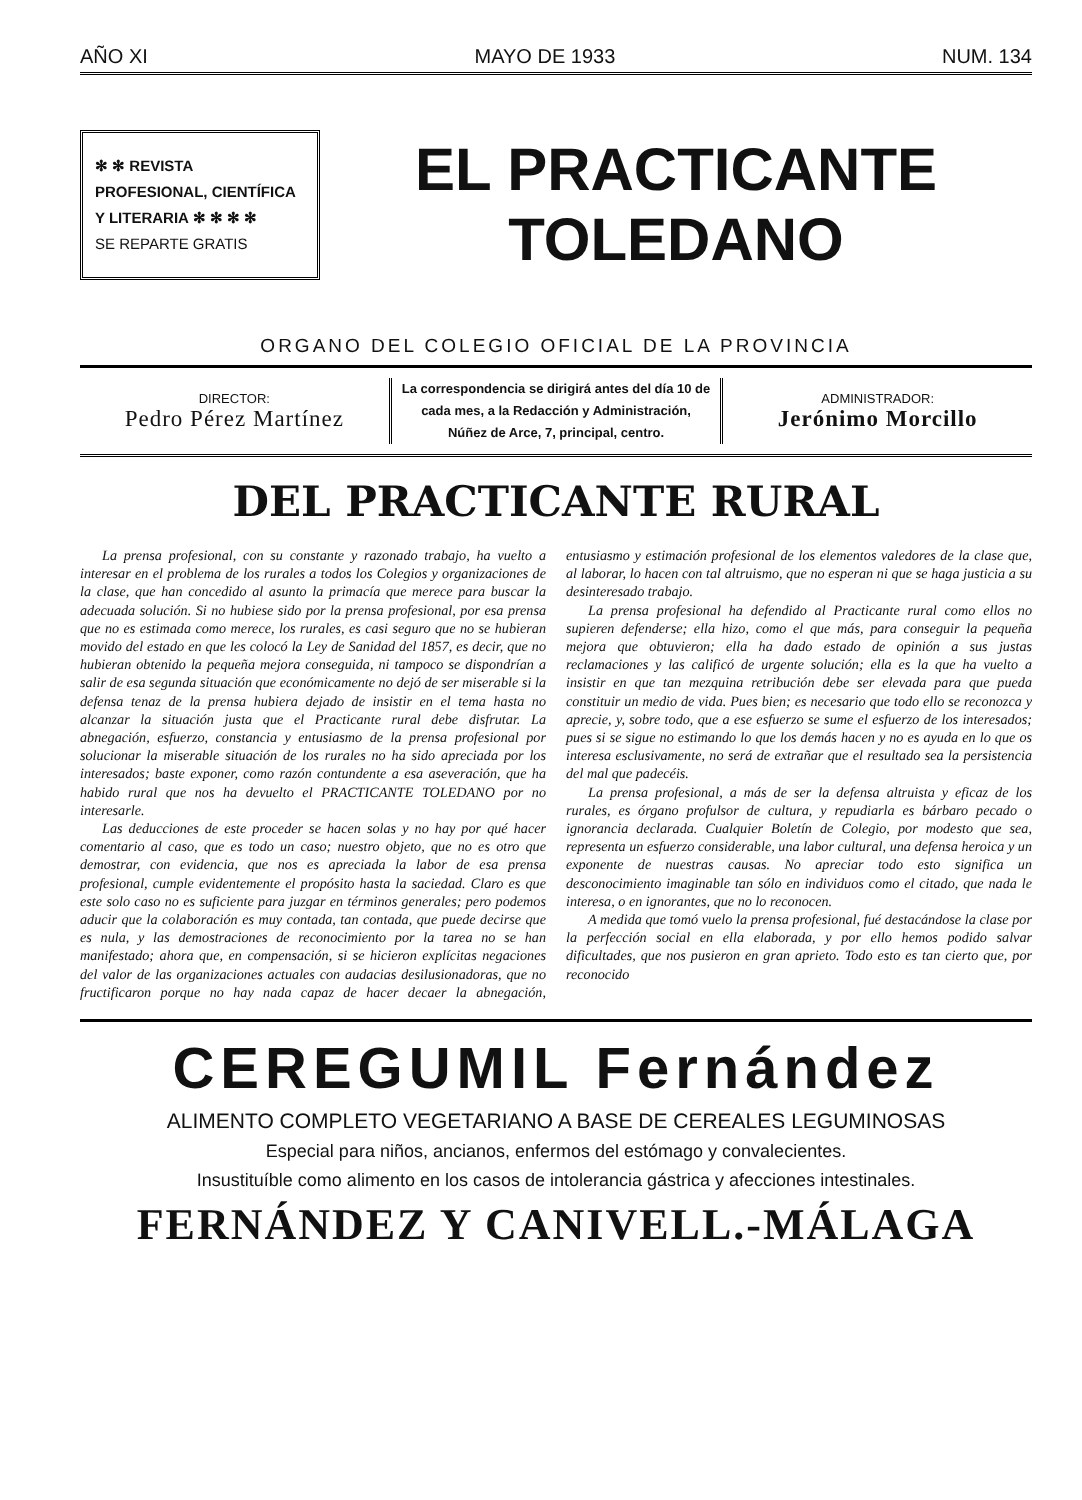AÑO XI MAYO DE 1933 NUM. 134
✻ ✻ REVISTA PROFESIONAL, CIENTÍFICA Y LITERARIA ✻ ✻ ✻ ✻
SE REPARTE GRATIS
EL PRACTICANTE
TOLEDANO
ORGANO DEL COLEGIO OFICIAL DE LA PROVINCIA
DIRECTOR:
Pedro Pérez Martínez
La correspondencia se dirigirá antes del día 10 de cada mes, a la Redacción y Administración, Núñez de Arce, 7, principal, centro.
ADMINISTRADOR:
Jerónimo Morcillo
DEL PRACTICANTE RURAL
La prensa profesional, con su constante y razonado trabajo, ha vuelto a interesar en el problema de los rurales a todos los Colegios y organizaciones de la clase, que han concedido al asunto la primacía que merece para buscar la adecuada solución. Si no hubiese sido por la prensa profesional, por esa prensa que no es estimada como merece, los rurales, es casi seguro que no se hubieran movido del estado en que les colocó la Ley de Sanidad del 1857, es decir, que no hubieran obtenido la pequeña mejora conseguida, ni tampoco se dispondrían a salir de esa segunda situación que económicamente no dejó de ser miserable si la defensa tenaz de la prensa hubiera dejado de insistir en el tema hasta no alcanzar la situación justa que el Practicante rural debe disfrutar. La abnegación, esfuerzo, constancia y entusiasmo de la prensa profesional por solucionar la miserable situación de los rurales no ha sido apreciada por los interesados; baste exponer, como razón contundente a esa aseveración, que ha habido rural que nos ha devuelto el PRACTICANTE TOLEDANO por no interesarle.
Las deducciones de este proceder se hacen solas y no hay por qué hacer comentario al caso, que es todo un caso; nuestro objeto, que no es otro que demostrar, con evidencia, que nos es apreciada la labor de esa prensa profesional, cumple evidentemente el propósito hasta la saciedad. Claro es que este solo caso no es suficiente para juzgar en términos generales; pero podemos aducir que la colaboración es muy contada, tan contada, que puede decirse que es nula, y las demostraciones de reconocimiento por la tarea no se han manifestado; ahora que, en compensación, si se hicieron explícitas negaciones del valor de las organizaciones actuales con audacias desilusionadoras, que no fructificaron porque no hay nada capaz de hacer decaer la abnegación, entusiasmo y estimación profesional de los elementos valedores de la clase que, al laborar, lo hacen con tal altruismo, que no esperan ni que se haga justicia a su desinteresado trabajo.
La prensa profesional ha defendido al Practicante rural como ellos no supieren defenderse; ella hizo, como el que más, para conseguir la pequeña mejora que obtuvieron; ella ha dado estado de opinión a sus justas reclamaciones y las calificó de urgente solución; ella es la que ha vuelto a insistir en que tan mezquina retribución debe ser elevada para que pueda constituir un medio de vida. Pues bien; es necesario que todo ello se reconozca y aprecie, y, sobre todo, que a ese esfuerzo se sume el esfuerzo de los interesados; pues si se sigue no estimando lo que los demás hacen y no es ayuda en lo que os interesa esclusivamente, no será de extrañar que el resultado sea la persistencia del mal que padecéis.
La prensa profesional, a más de ser la defensa altruista y eficaz de los rurales, es órgano profulsor de cultura, y repudiarla es bárbaro pecado o ignorancia declarada. Cualquier Boletín de Colegio, por modesto que sea, representa un esfuerzo considerable, una labor cultural, una defensa heroica y un exponente de nuestras causas. No apreciar todo esto significa un desconocimiento imaginable tan sólo en individuos como el citado, que nada le interesa, o en ignorantes, que no lo reconocen.
A medida que tomó vuelo la prensa profesional, fué destacándose la clase por la perfección social en ella elaborada, y por ello hemos podido salvar dificultades, que nos pusieron en gran aprieto. Todo esto es tan cierto que, por reconocido
CEREGUMIL Fernández
ALIMENTO COMPLETO VEGETARIANO A BASE DE CEREALES LEGUMINOSAS
Especial para niños, ancianos, enfermos del estómago y convalecientes.
Insustituíble como alimento en los casos de intolerancia gástrica y afecciones intestinales.
FERNÁNDEZ Y CANIVELL.-MÁLAGA